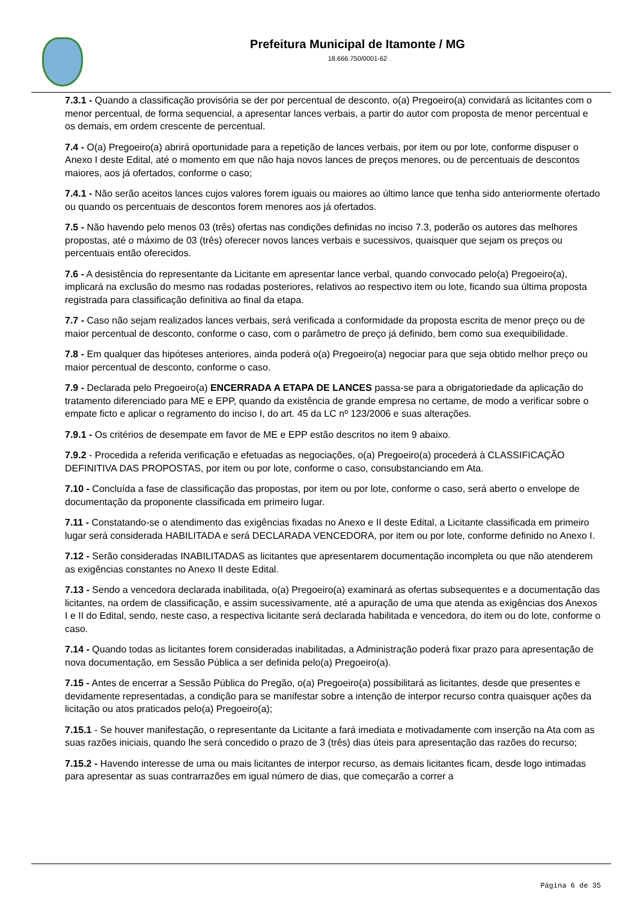Prefeitura Municipal de Itamonte / MG
18.666.750/0001-62
7.3.1 - Quando a classificação provisória se der por percentual de desconto, o(a) Pregoeiro(a) convidará as licitantes com o menor percentual, de forma sequencial, a apresentar lances verbais, a partir do autor com proposta de menor percentual e os demais, em ordem crescente de percentual.
7.4 - O(a) Pregoeiro(a) abrirá oportunidade para a repetição de lances verbais, por item ou por lote, conforme dispuser o Anexo I deste Edital, até o momento em que não haja novos lances de preços menores, ou de percentuais de descontos maiores, aos já ofertados, conforme o caso;
7.4.1 - Não serão aceitos lances cujos valores forem iguais ou maiores ao último lance que tenha sido anteriormente ofertado ou quando os percentuais de descontos forem menores aos já ofertados.
7.5 - Não havendo pelo menos 03 (três) ofertas nas condições definidas no inciso 7.3, poderão os autores das melhores propostas, até o máximo de 03 (três) oferecer novos lances verbais e sucessivos, quaisquer que sejam os preços ou percentuais então oferecidos.
7.6 - A desistência do representante da Licitante em apresentar lance verbal, quando convocado pelo(a) Pregoeiro(a), implicará na exclusão do mesmo nas rodadas posteriores, relativos ao respectivo item ou lote, ficando sua última proposta registrada para classificação definitiva ao final da etapa.
7.7 - Caso não sejam realizados lances verbais, será verificada a conformidade da proposta escrita de menor preço ou de maior percentual de desconto, conforme o caso, com o parâmetro de preço já definido, bem como sua exequibilidade.
7.8 - Em qualquer das hipóteses anteriores, ainda poderá o(a) Pregoeiro(a) negociar para que seja obtido melhor preço ou maior percentual de desconto, conforme o caso.
7.9 - Declarada pelo Pregoeiro(a) ENCERRADA A ETAPA DE LANCES passa-se para a obrigatoriedade da aplicação do tratamento diferenciado para ME e EPP, quando da existência de grande empresa no certame, de modo a verificar sobre o empate ficto e aplicar o regramento do inciso I, do art. 45 da LC nº 123/2006 e suas alterações.
7.9.1 - Os critérios de desempate em favor de ME e EPP estão descritos no item 9 abaixo.
7.9.2 - Procedida a referida verificação e efetuadas as negociações, o(a) Pregoeiro(a) procederá à CLASSIFICAÇÃO DEFINITIVA DAS PROPOSTAS, por item ou por lote, conforme o caso, consubstanciando em Ata.
7.10 - Concluída a fase de classificação das propostas, por item ou por lote, conforme o caso, será aberto o envelope de documentação da proponente classificada em primeiro lugar.
7.11 - Constatando-se o atendimento das exigências fixadas no Anexo e II deste Edital, a Licitante classificada em primeiro lugar será considerada HABILITADA e será DECLARADA VENCEDORA, por item ou por lote, conforme definido no Anexo I.
7.12 - Serão consideradas INABILITADAS as licitantes que apresentarem documentação incompleta ou que não atenderem as exigências constantes no Anexo II deste Edital.
7.13 - Sendo a vencedora declarada inabilitada, o(a) Pregoeiro(a) examinará as ofertas subsequentes e a documentação das licitantes, na ordem de classificação, e assim sucessivamente, até a apuração de uma que atenda as exigências dos Anexos I e II do Edital, sendo, neste caso, a respectiva licitante será declarada habilitada e vencedora, do item ou do lote, conforme o caso.
7.14 - Quando todas as licitantes forem consideradas inabilitadas, a Administração poderá fixar prazo para apresentação de nova documentação, em Sessão Pública a ser definida pelo(a) Pregoeiro(a).
7.15 - Antes de encerrar a Sessão Pública do Pregão, o(a) Pregoeiro(a) possibilitará as licitantes, desde que presentes e devidamente representadas, a condição para se manifestar sobre a intenção de interpor recurso contra quaisquer ações da licitação ou atos praticados pelo(a) Pregoeiro(a);
7.15.1 - Se houver manifestação, o representante da Licitante a fará imediata e motivadamente com inserção na Ata com as suas razões iniciais, quando lhe será concedido o prazo de 3 (três) dias úteis para apresentação das razões do recurso;
7.15.2 - Havendo interesse de uma ou mais licitantes de interpor recurso, as demais licitantes ficam, desde logo intimadas para apresentar as suas contrarrazões em igual número de dias, que começarão a correr a
Página 6 de 35